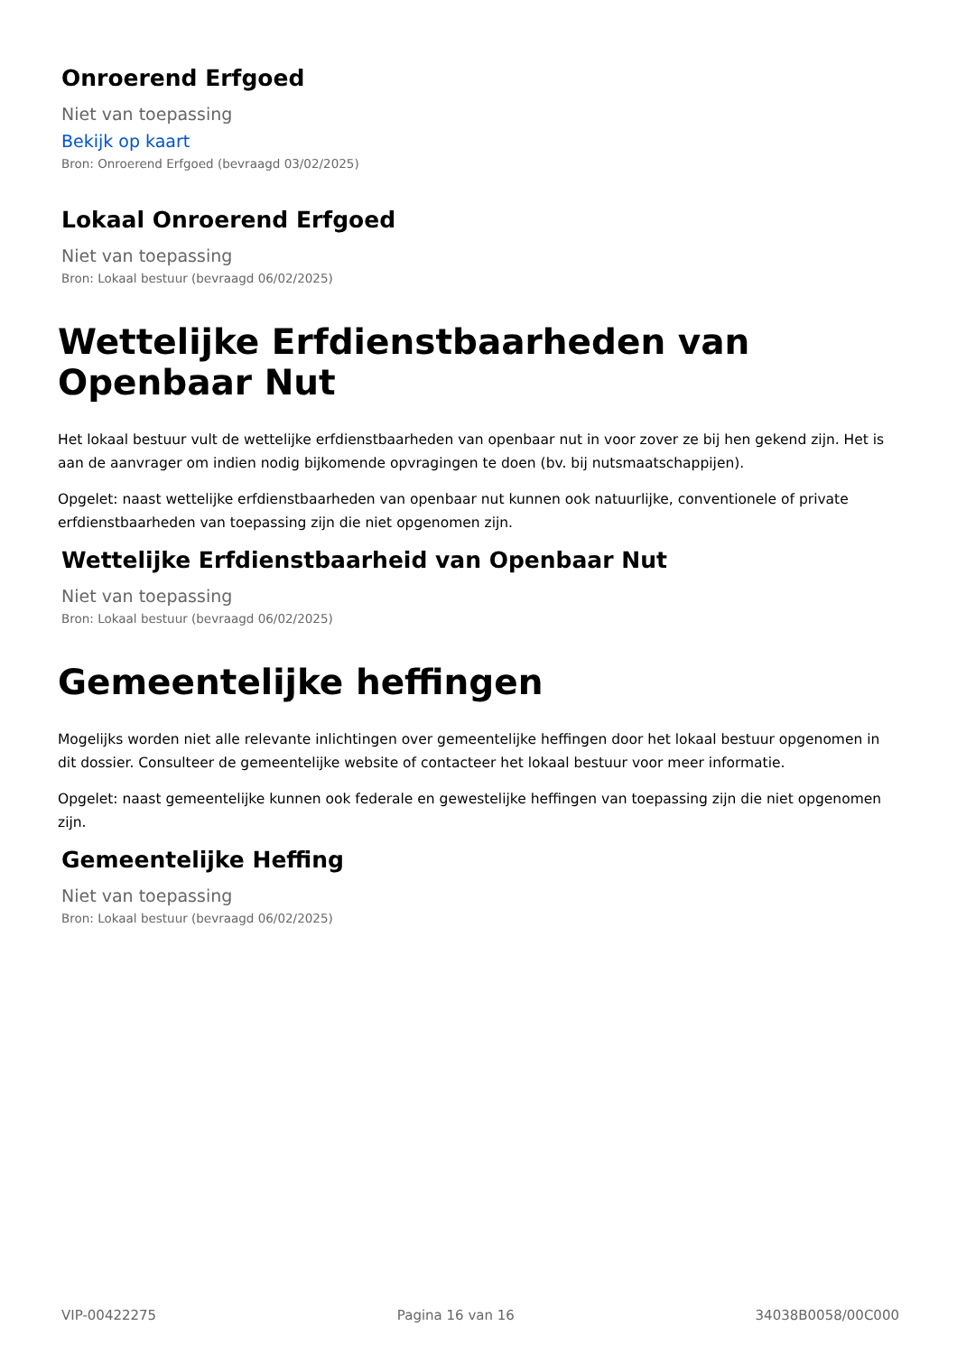Onroerend Erfgoed
Niet van toepassing
Bekijk op kaart
Bron: Onroerend Erfgoed (bevraagd 03/02/2025)
Lokaal Onroerend Erfgoed
Niet van toepassing
Bron: Lokaal bestuur (bevraagd 06/02/2025)
Wettelijke Erfdienstbaarheden van Openbaar Nut
Het lokaal bestuur vult de wettelijke erfdienstbaarheden van openbaar nut in voor zover ze bij hen gekend zijn. Het is aan de aanvrager om indien nodig bijkomende opvragingen te doen (bv. bij nutsmaatschappijen).
Opgelet: naast wettelijke erfdienstbaarheden van openbaar nut kunnen ook natuurlijke, conventionele of private erfdienstbaarheden van toepassing zijn die niet opgenomen zijn.
Wettelijke Erfdienstbaarheid van Openbaar Nut
Niet van toepassing
Bron: Lokaal bestuur (bevraagd 06/02/2025)
Gemeentelijke heffingen
Mogelijks worden niet alle relevante inlichtingen over gemeentelijke heffingen door het lokaal bestuur opgenomen in dit dossier. Consulteer de gemeentelijke website of contacteer het lokaal bestuur voor meer informatie.
Opgelet: naast gemeentelijke kunnen ook federale en gewestelijke heffingen van toepassing zijn die niet opgenomen zijn.
Gemeentelijke Heffing
Niet van toepassing
Bron: Lokaal bestuur (bevraagd 06/02/2025)
VIP-00422275 Pagina 16 van 16 34038B0058/00C000